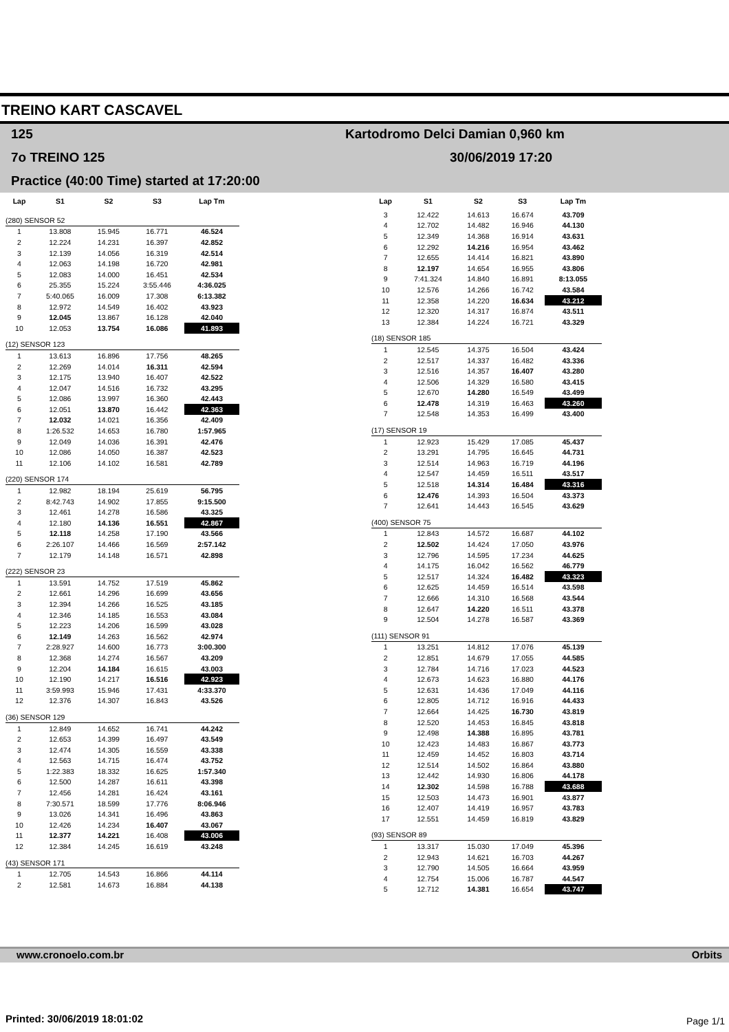TREINO KART CASCAVEL
125
Kartodromo Delci Damian 0,960 km
7o TREINO 125 30/06/2019 17:20
Practice (40:00 Time) started at 17:20:00
| Lap | S1 | S2 | S3 | Lap Tm |
| --- | --- | --- | --- | --- |
| (280) SENSOR 52 | | | | |
| 1 | 13.808 | 15.945 | 16.771 | 46.524 |
| 2 | 12.224 | 14.231 | 16.397 | 42.852 |
| 3 | 12.139 | 14.056 | 16.319 | 42.514 |
| 4 | 12.063 | 14.198 | 16.720 | 42.981 |
| 5 | 12.083 | 14.000 | 16.451 | 42.534 |
| 6 | 25.355 | 15.224 | 3:55.446 | 4:36.025 |
| 7 | 5:40.065 | 16.009 | 17.308 | 6:13.382 |
| 8 | 12.972 | 14.549 | 16.402 | 43.923 |
| 9 | 12.045 | 13.867 | 16.128 | 42.040 |
| 10 | 12.053 | 13.754 | 16.086 | 41.893 |
| (12) SENSOR 123 | | | | |
| 1 | 13.613 | 16.896 | 17.756 | 48.265 |
| 2 | 12.269 | 14.014 | 16.311 | 42.594 |
| 3 | 12.175 | 13.940 | 16.407 | 42.522 |
| 4 | 12.047 | 14.516 | 16.732 | 43.295 |
| 5 | 12.086 | 13.997 | 16.360 | 42.443 |
| 6 | 12.051 | 13.870 | 16.442 | 42.363 |
| 7 | 12.032 | 14.021 | 16.356 | 42.409 |
| 8 | 1:26.532 | 14.653 | 16.780 | 1:57.965 |
| 9 | 12.049 | 14.036 | 16.391 | 42.476 |
| 10 | 12.086 | 14.050 | 16.387 | 42.523 |
| 11 | 12.106 | 14.102 | 16.581 | 42.789 |
| (220) SENSOR 174 | | | | |
| 1 | 12.982 | 18.194 | 25.619 | 56.795 |
| 2 | 8:42.743 | 14.902 | 17.855 | 9:15.500 |
| 3 | 12.461 | 14.278 | 16.586 | 43.325 |
| 4 | 12.180 | 14.136 | 16.551 | 42.867 |
| 5 | 12.118 | 14.258 | 17.190 | 43.566 |
| 6 | 2:26.107 | 14.466 | 16.569 | 2:57.142 |
| 7 | 12.179 | 14.148 | 16.571 | 42.898 |
| (222) SENSOR 23 | | | | |
| 1 | 13.591 | 14.752 | 17.519 | 45.862 |
| 2 | 12.661 | 14.296 | 16.699 | 43.656 |
| 3 | 12.394 | 14.266 | 16.525 | 43.185 |
| 4 | 12.346 | 14.185 | 16.553 | 43.084 |
| 5 | 12.223 | 14.206 | 16.599 | 43.028 |
| 6 | 12.149 | 14.263 | 16.562 | 42.974 |
| 7 | 2:28.927 | 14.600 | 16.773 | 3:00.300 |
| 8 | 12.368 | 14.274 | 16.567 | 43.209 |
| 9 | 12.204 | 14.184 | 16.615 | 43.003 |
| 10 | 12.190 | 14.217 | 16.516 | 42.923 |
| 11 | 3:59.993 | 15.946 | 17.431 | 4:33.370 |
| 12 | 12.376 | 14.307 | 16.843 | 43.526 |
| (36) SENSOR 129 | | | | |
| 1 | 12.849 | 14.652 | 16.741 | 44.242 |
| 2 | 12.653 | 14.399 | 16.497 | 43.549 |
| 3 | 12.474 | 14.305 | 16.559 | 43.338 |
| 4 | 12.563 | 14.715 | 16.474 | 43.752 |
| 5 | 1:22.383 | 18.332 | 16.625 | 1:57.340 |
| 6 | 12.500 | 14.287 | 16.611 | 43.398 |
| 7 | 12.456 | 14.281 | 16.424 | 43.161 |
| 8 | 7:30.571 | 18.599 | 17.776 | 8:06.946 |
| 9 | 13.026 | 14.341 | 16.496 | 43.863 |
| 10 | 12.426 | 14.234 | 16.407 | 43.067 |
| 11 | 12.377 | 14.221 | 16.408 | 43.006 |
| 12 | 12.384 | 14.245 | 16.619 | 43.248 |
| (43) SENSOR 171 | | | | |
| 1 | 12.705 | 14.543 | 16.866 | 44.114 |
| 2 | 12.581 | 14.673 | 16.884 | 44.138 |
| Lap | S1 | S2 | S3 | Lap Tm |
| --- | --- | --- | --- | --- |
| 3 | 12.422 | 14.613 | 16.674 | 43.709 |
| 4 | 12.702 | 14.482 | 16.946 | 44.130 |
| 5 | 12.349 | 14.368 | 16.914 | 43.631 |
| 6 | 12.292 | 14.216 | 16.954 | 43.462 |
| 7 | 12.655 | 14.414 | 16.821 | 43.890 |
| 8 | 12.197 | 14.654 | 16.955 | 43.806 |
| 9 | 7:41.324 | 14.840 | 16.891 | 8:13.055 |
| 10 | 12.576 | 14.266 | 16.742 | 43.584 |
| 11 | 12.358 | 14.220 | 16.634 | 43.212 |
| 12 | 12.320 | 14.317 | 16.874 | 43.511 |
| 13 | 12.384 | 14.224 | 16.721 | 43.329 |
| (18) SENSOR 185 | | | | |
| 1 | 12.545 | 14.375 | 16.504 | 43.424 |
| 2 | 12.517 | 14.337 | 16.482 | 43.336 |
| 3 | 12.516 | 14.357 | 16.407 | 43.280 |
| 4 | 12.506 | 14.329 | 16.580 | 43.415 |
| 5 | 12.670 | 14.280 | 16.549 | 43.499 |
| 6 | 12.478 | 14.319 | 16.463 | 43.260 |
| 7 | 12.548 | 14.353 | 16.499 | 43.400 |
| (17) SENSOR 19 | | | | |
| 1 | 12.923 | 15.429 | 17.085 | 45.437 |
| 2 | 13.291 | 14.795 | 16.645 | 44.731 |
| 3 | 12.514 | 14.963 | 16.719 | 44.196 |
| 4 | 12.547 | 14.459 | 16.511 | 43.517 |
| 5 | 12.518 | 14.314 | 16.484 | 43.316 |
| 6 | 12.476 | 14.393 | 16.504 | 43.373 |
| 7 | 12.641 | 14.443 | 16.545 | 43.629 |
| (400) SENSOR 75 | | | | |
| 1 | 12.843 | 14.572 | 16.687 | 44.102 |
| 2 | 12.502 | 14.424 | 17.050 | 43.976 |
| 3 | 12.796 | 14.595 | 17.234 | 44.625 |
| 4 | 14.175 | 16.042 | 16.562 | 46.779 |
| 5 | 12.517 | 14.324 | 16.482 | 43.323 |
| 6 | 12.625 | 14.459 | 16.514 | 43.598 |
| 7 | 12.666 | 14.310 | 16.568 | 43.544 |
| 8 | 12.647 | 14.220 | 16.511 | 43.378 |
| 9 | 12.504 | 14.278 | 16.587 | 43.369 |
| (111) SENSOR 91 | | | | |
| 1 | 13.251 | 14.812 | 17.076 | 45.139 |
| 2 | 12.851 | 14.679 | 17.055 | 44.585 |
| 3 | 12.784 | 14.716 | 17.023 | 44.523 |
| 4 | 12.673 | 14.623 | 16.880 | 44.176 |
| 5 | 12.631 | 14.436 | 17.049 | 44.116 |
| 6 | 12.805 | 14.712 | 16.916 | 44.433 |
| 7 | 12.664 | 14.425 | 16.730 | 43.819 |
| 8 | 12.520 | 14.453 | 16.845 | 43.818 |
| 9 | 12.498 | 14.388 | 16.895 | 43.781 |
| 10 | 12.423 | 14.483 | 16.867 | 43.773 |
| 11 | 12.459 | 14.452 | 16.803 | 43.714 |
| 12 | 12.514 | 14.502 | 16.864 | 43.880 |
| 13 | 12.442 | 14.930 | 16.806 | 44.178 |
| 14 | 12.302 | 14.598 | 16.788 | 43.688 |
| 15 | 12.503 | 14.473 | 16.901 | 43.877 |
| 16 | 12.407 | 14.419 | 16.957 | 43.783 |
| 17 | 12.551 | 14.459 | 16.819 | 43.829 |
| (93) SENSOR 89 | | | | |
| 1 | 13.317 | 15.030 | 17.049 | 45.396 |
| 2 | 12.943 | 14.621 | 16.703 | 44.267 |
| 3 | 12.790 | 14.505 | 16.664 | 43.959 |
| 4 | 12.754 | 15.006 | 16.787 | 44.547 |
| 5 | 12.712 | 14.381 | 16.654 | 43.747 |
www.cronoelo.com.br Orbits
Printed: 30/06/2019 18:01:02 Page 1/1